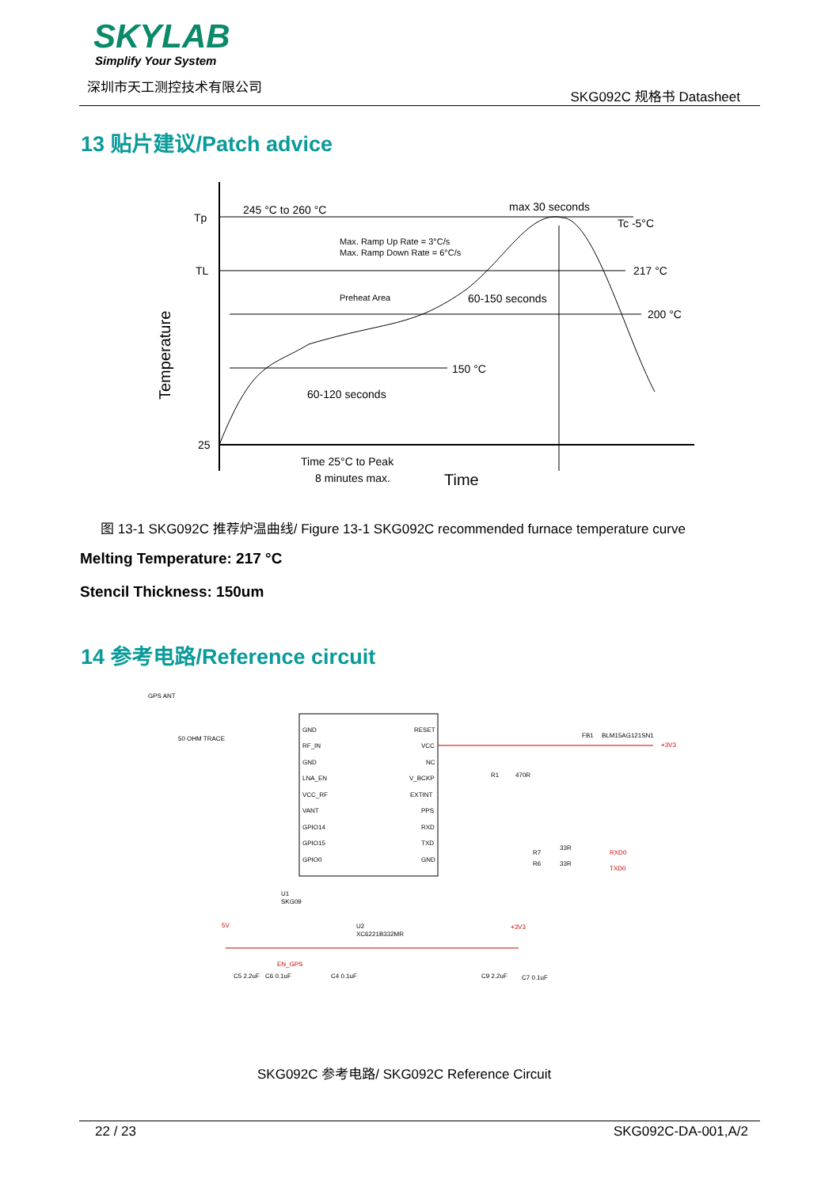SKYLAB
Simplify Your System
深圳市天工测控技术有限公司
SKG092C 规格书 Datasheet
13 贴片建议/Patch advice
Tp
TL
25
245 °C to 260 °C
max 30 seconds
Tc -5°C
217 °C
200 °C
150 °C
60-150 seconds
60-120 seconds
Preheat Area
Max. Ramp Up Rate = 3°C/s
Max. Ramp Down Rate = 6°C/s
Time 25°C to Peak
8 minutes max.
Time
Temperature
图 13-1 SKG092C 推荐炉温曲线/ Figure 13-1 SKG092C recommended furnace temperature curve
Melting Temperature: 217 °C
Stencil Thickness: 150um
14 参考电路/Reference circuit
GPS ANT
50 OHM TRACE
U1
SKG09
GND
RF_IN
GND
LNA_EN
VCC_RF
VANT
GPIO14
GPIO15
GPIO0
RESET
VCC
NC
V_BCKP
EXTINT
PPS
RXD
TXD
GND
FB1
BLM15AG121SN1
+3V3
R1
470R
R7
33R
RXD0
R6
33R
TXD0
5V
U2
XC6221B332MR
+3V3
EN_GPS
C5 2.2uF
C6 0.1uF
C4 0.1uF
C9 2.2uF
C7 0.1uF
SKG092C 参考电路/ SKG092C Reference Circuit
22 / 23 SKG092C-DA-001,A/2